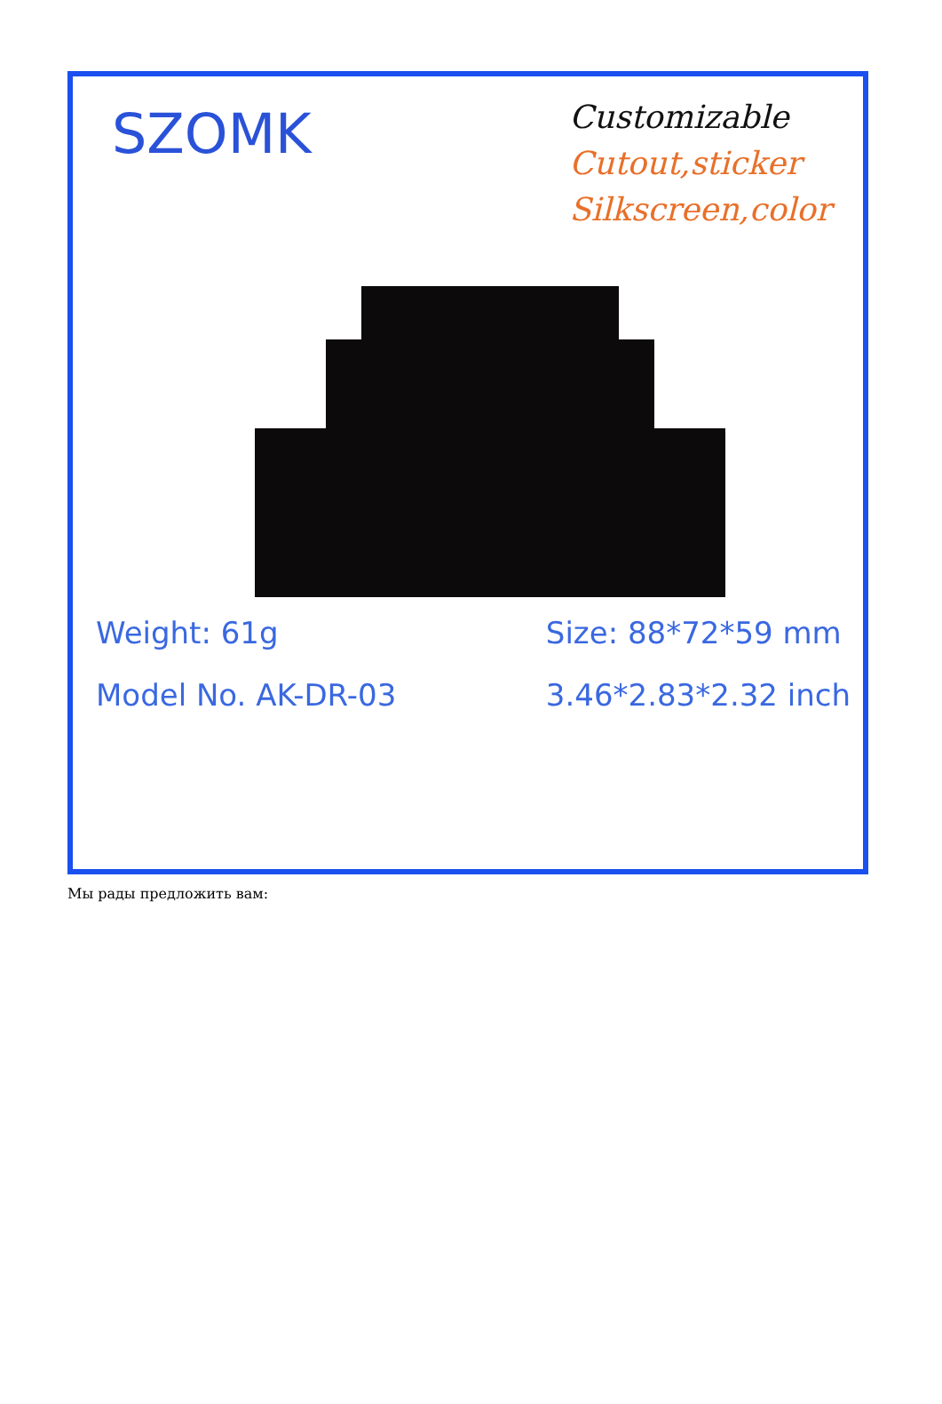SZOMK
Customizable
Cutout,sticker
Silkscreen,color
Weight: 61g
Model No. AK-DR-03
Size: 88*72*59 mm
3.46*2.83*2.32 inch
Мы рады предложить вам: